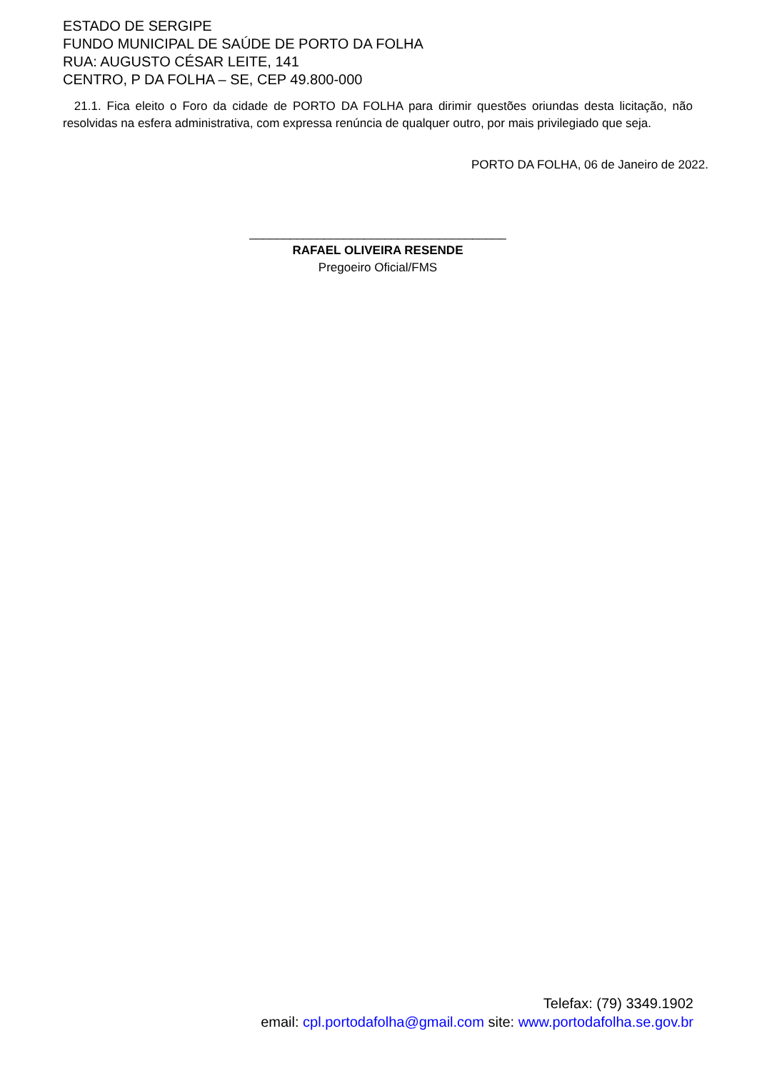ESTADO DE SERGIPE
FUNDO MUNICIPAL DE SAÚDE DE PORTO DA FOLHA
RUA: AUGUSTO CÉSAR LEITE, 141
CENTRO, P DA FOLHA – SE, CEP 49.800-000
21.1. Fica eleito o Foro da cidade de PORTO DA FOLHA para dirimir questões oriundas desta licitação, não resolvidas na esfera administrativa, com expressa renúncia de qualquer outro, por mais privilegiado que seja.
PORTO DA FOLHA, 06 de Janeiro de 2022.
______________________________________
RAFAEL OLIVEIRA RESENDE
Pregoeiro Oficial/FMS
Telefax: (79) 3349.1902
email: cpl.portodafolha@gmail.com site: www.portodafolha.se.gov.br